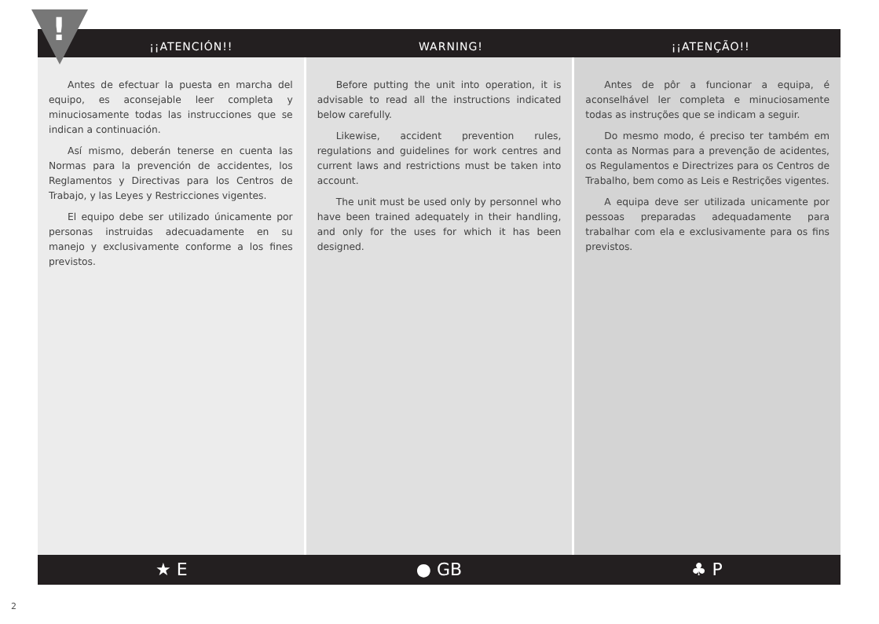¡¡ATENCIÓN!! WARNING! ¡¡ATENÇÃO!!
Antes de efectuar la puesta en marcha del equipo, es aconsejable leer completa y minuciosamente todas las instrucciones que se indican a continuación.
Así mismo, deberán tenerse en cuenta las Normas para la prevención de accidentes, los Reglamentos y Directivas para los Centros de Trabajo, y las Leyes y Restricciones vigentes.
El equipo debe ser utilizado únicamente por personas instruidas adecuadamente en su manejo y exclusivamente conforme a los fines previstos.
Before putting the unit into operation, it is advisable to read all the instructions indicated below carefully.
Likewise, accident prevention rules, regulations and guidelines for work centres and current laws and restrictions must be taken into account.
The unit must be used only by personnel who have been trained adequately in their handling, and only for the uses for which it has been designed.
Antes de pôr a funcionar a equipa, é aconselhável ler completa e minuciosamente todas as instruções que se indicam a seguir.
Do mesmo modo, é preciso ter também em conta as Normas para a prevenção de acidentes, os Regulamentos e Directrizes para os Centros de Trabalho, bem como as Leis e Restrições vigentes.
A equipa deve ser utilizada unicamente por pessoas preparadas adequadamente para trabalhar com ela e exclusivamente para os fins previstos.
★ E ● GB ♣ P
!
2